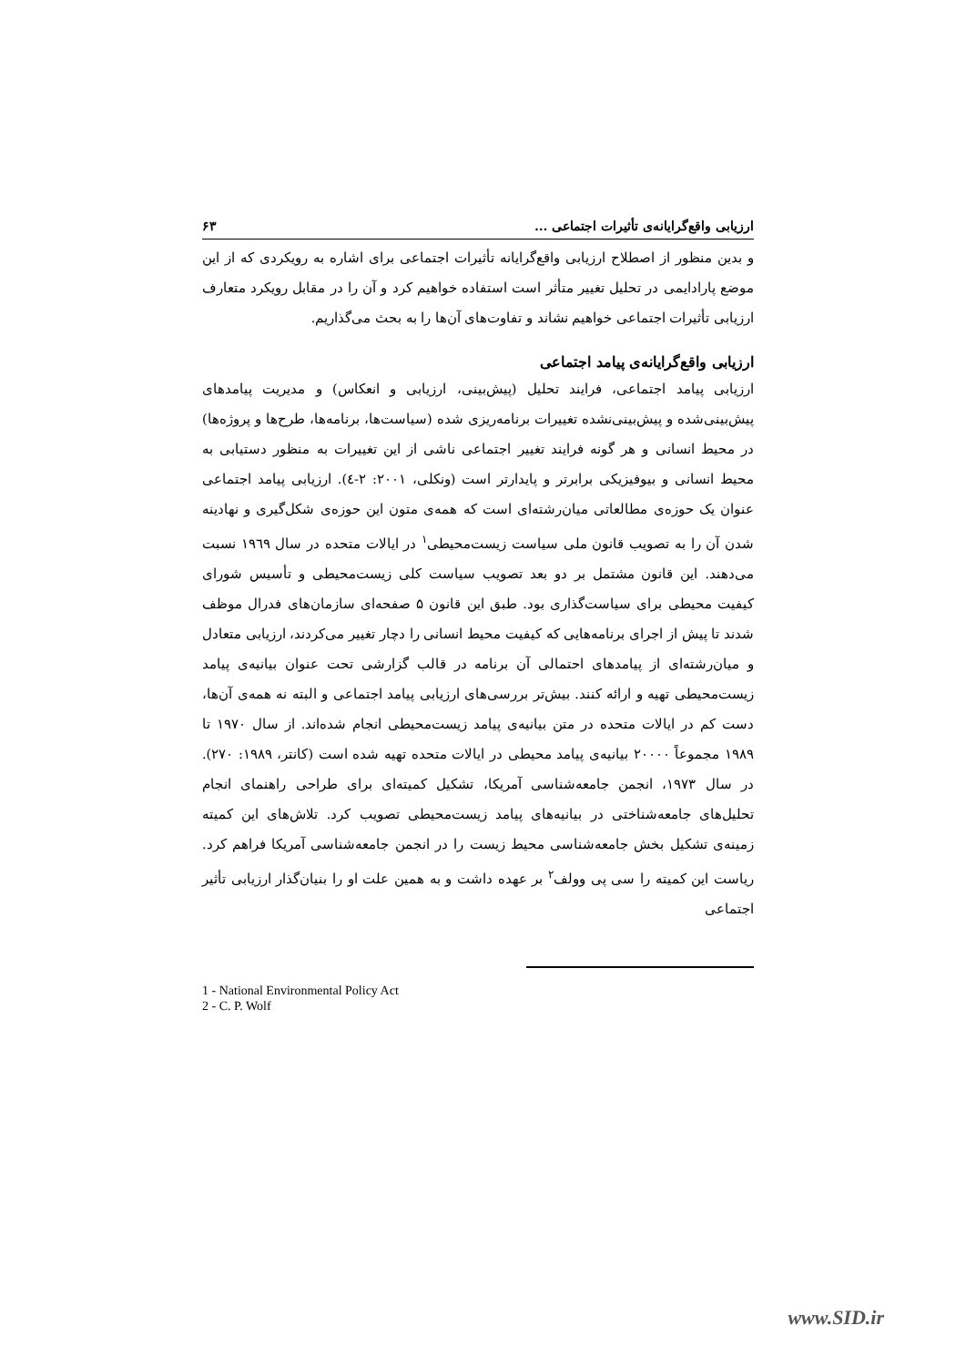ارزیابی واقع‌گرایانه‌ی تأثیرات اجتماعی ... ۶۳
و بدین منظور از اصطلاح ارزیابی واقع‌گرایانه تأثیرات اجتماعی برای اشاره به رویکردی که از این موضع پارادایمی در تحلیل تغییر متأثر است استفاده خواهیم کرد و آن را در مقابل رویکرد متعارف ارزیابی تأثیرات اجتماعی خواهیم نشاند و تفاوت‌های آن‌ها را به بحث می‌گذاریم.
ارزیابی واقع‌گرایانه‌ی پیامد اجتماعی
ارزیابی پیامد اجتماعی، فرایند تحلیل (پیش‌بینی، ارزیابی و انعکاس) و مدیریت پیامدهای پیش‌بینی‌شده و پیش‌بینی‌نشده تغییرات برنامه‌ریزی شده (سیاست‌ها، برنامه‌ها، طرح‌ها و پروژه‌ها) در محیط انسانی و هر گونه فرایند تغییر اجتماعی ناشی از این تغییرات به منظور دستیابی به محیط انسانی و بیوفیزیکی برابرتر و پایدارتر است (ونکلی، ۲۰۰۱: ۲-٤). ارزیابی پیامد اجتماعی عنوان یک حوزه‌ی مطالعاتی میان‌رشته‌ای است که همه‌ی متون این حوزه‌ی شکل‌گیری و نهادینه شدن آن را به تصویب قانون ملی سیاست زیست‌محیطی<sup>۱</sup> در ایالات متحده در سال ۱۹٦۹ نسبت می‌دهند. این قانون مشتمل بر دو بعد تصویب سیاست کلی زیست‌محیطی و تأسیس شورای کیفیت محیطی برای سیاست‌گذاری بود. طبق این قانون ۵ صفحه‌ای سازمان‌های فدرال موظف شدند تا پیش از اجرای برنامه‌هایی که کیفیت محیط انسانی را دچار تغییر می‌کردند، ارزیابی متعادل و میان‌رشته‌ای از پیامدهای احتمالی آن برنامه در قالب گزارشی تحت عنوان بیانیه‌ی پیامد زیست‌محیطی تهیه و ارائه کنند. بیش‌تر بررسی‌های ارزیابی پیامد اجتماعی و البته نه همه‌ی آن‌ها، دست کم در ایالات متحده در متن بیانیه‌ی پیامد زیست‌محیطی انجام شده‌اند. از سال ۱۹۷۰ تا ۱۹۸۹ مجموعاً ۲۰۰۰۰ بیانیه‌ی پیامد محیطی در ایالات متحده تهیه شده است (کانتر، ۱۹۸۹: ۲۷۰). در سال ۱۹۷۳، انجمن جامعه‌شناسی آمریکا، تشکیل کمیته‌ای برای طراحی راهنمای انجام تحلیل‌های جامعه‌شناختی در بیانیه‌های پیامد زیست‌محیطی تصویب کرد. تلاش‌های این کمیته زمینه‌ی تشکیل بخش جامعه‌شناسی محیط زیست را در انجمن جامعه‌شناسی آمریکا فراهم کرد. ریاست این کمیته را سی پی وولف<sup>۲</sup> بر عهده داشت و به همین علت او را بنیان‌گذار ارزیابی تأثیر اجتماعی
1 - National Environmental Policy Act
2 - C. P. Wolf
www.SID.ir